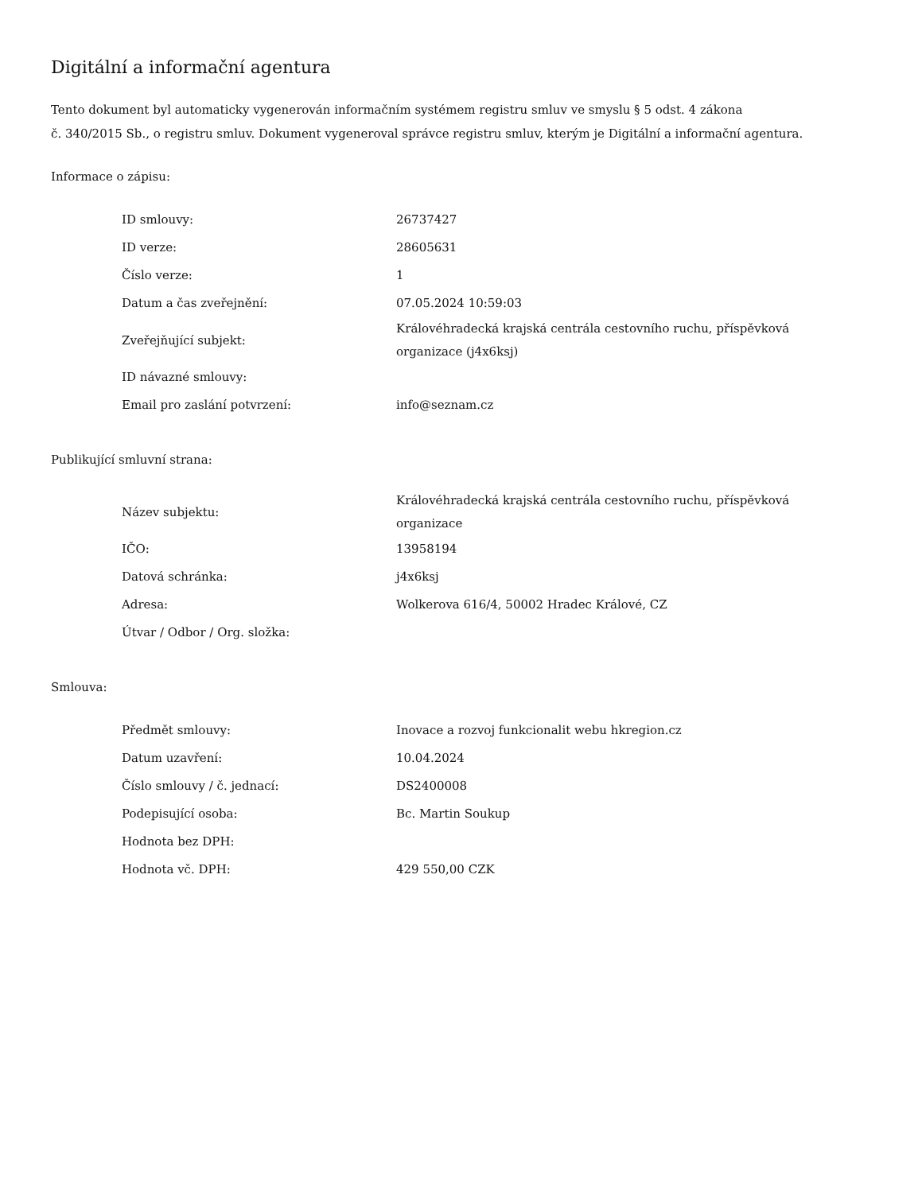Digitální a informační agentura
Tento dokument byl automaticky vygenerován informačním systémem registru smluv ve smyslu § 5 odst. 4 zákona
č. 340/2015 Sb., o registru smluv. Dokument vygeneroval správce registru smluv, kterým je Digitální a informační agentura.
Informace o zápisu:
| ID smlouvy: | 26737427 |
| ID verze: | 28605631 |
| Číslo verze: | 1 |
| Datum a čas zveřejnění: | 07.05.2024 10:59:03 |
| Zveřejňující subjekt: | Královéhradecká krajská centrála cestovního ruchu, příspěvková organizace (j4x6ksj) |
| ID návazné smlouvy: | |
| Email pro zaslání potvrzení: | info@seznam.cz |
Publikující smluvní strana:
| Název subjektu: | Královéhradecká krajská centrála cestovního ruchu, příspěvková organizace |
| IČO: | 13958194 |
| Datová schránka: | j4x6ksj |
| Adresa: | Wolkerova 616/4, 50002 Hradec Králové, CZ |
| Útvar / Odbor / Org. složka: | |
Smlouva:
| Předmět smlouvy: | Inovace a rozvoj funkcionalit webu hkregion.cz |
| Datum uzavření: | 10.04.2024 |
| Číslo smlouvy / č. jednací: | DS2400008 |
| Podepisující osoba: | Bc. Martin Soukup |
| Hodnota bez DPH: | |
| Hodnota vč. DPH: | 429 550,00 CZK |